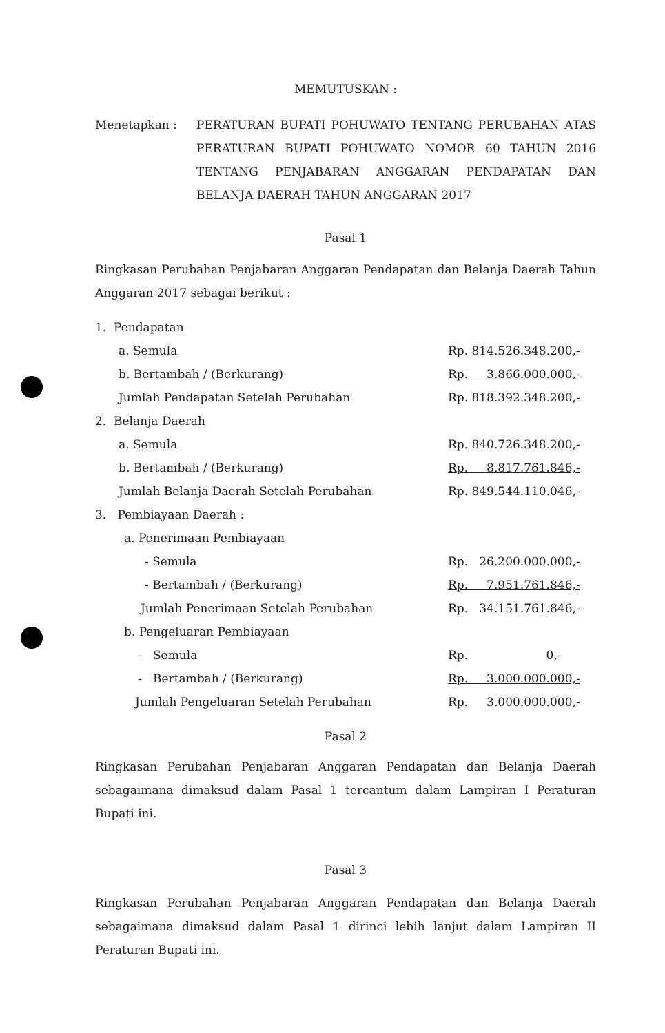MEMUTUSKAN :
Menetapkan : PERATURAN BUPATI POHUWATO TENTANG PERUBAHAN ATAS PERATURAN BUPATI POHUWATO NOMOR 60 TAHUN 2016 TENTANG PENJABARAN ANGGARAN PENDAPATAN DAN BELANJA DAERAH TAHUN ANGGARAN 2017
Pasal 1
Ringkasan Perubahan Penjabaran Anggaran Pendapatan dan Belanja Daerah Tahun Anggaran 2017 sebagai berikut :
| 1. Pendapatan | |
| a. Semula | Rp. 814.526.348.200,- |
| b. Bertambah / (Berkurang) | Rp. 3.866.000.000,- |
| Jumlah Pendapatan Setelah Perubahan | Rp. 818.392.348.200,- |
| 2. Belanja Daerah | |
| a. Semula | Rp. 840.726.348.200,- |
| b. Bertambah / (Berkurang) | Rp. 8.817.761.846,- |
| Jumlah Belanja Daerah Setelah Perubahan | Rp. 849.544.110.046,- |
| 3. Pembiayaan Daerah : | |
| a. Penerimaan Pembiayaan | |
| - Semula | Rp. 26.200.000.000,- |
| - Bertambah / (Berkurang) | Rp. 7.951.761.846,- |
| Jumlah Penerimaan Setelah Perubahan | Rp. 34.151.761.846,- |
| b. Pengeluaran Pembiayaan | |
| - Semula | Rp. 0,- |
| - Bertambah / (Berkurang) | Rp. 3.000.000.000,- |
| Jumlah Pengeluaran Setelah Perubahan | Rp. 3.000.000.000,- |
Pasal 2
Ringkasan Perubahan Penjabaran Anggaran Pendapatan dan Belanja Daerah sebagaimana dimaksud dalam Pasal 1 tercantum dalam Lampiran I Peraturan Bupati ini.
Pasal 3
Ringkasan Perubahan Penjabaran Anggaran Pendapatan dan Belanja Daerah sebagaimana dimaksud dalam Pasal 1 dirinci lebih lanjut dalam Lampiran II Peraturan Bupati ini.